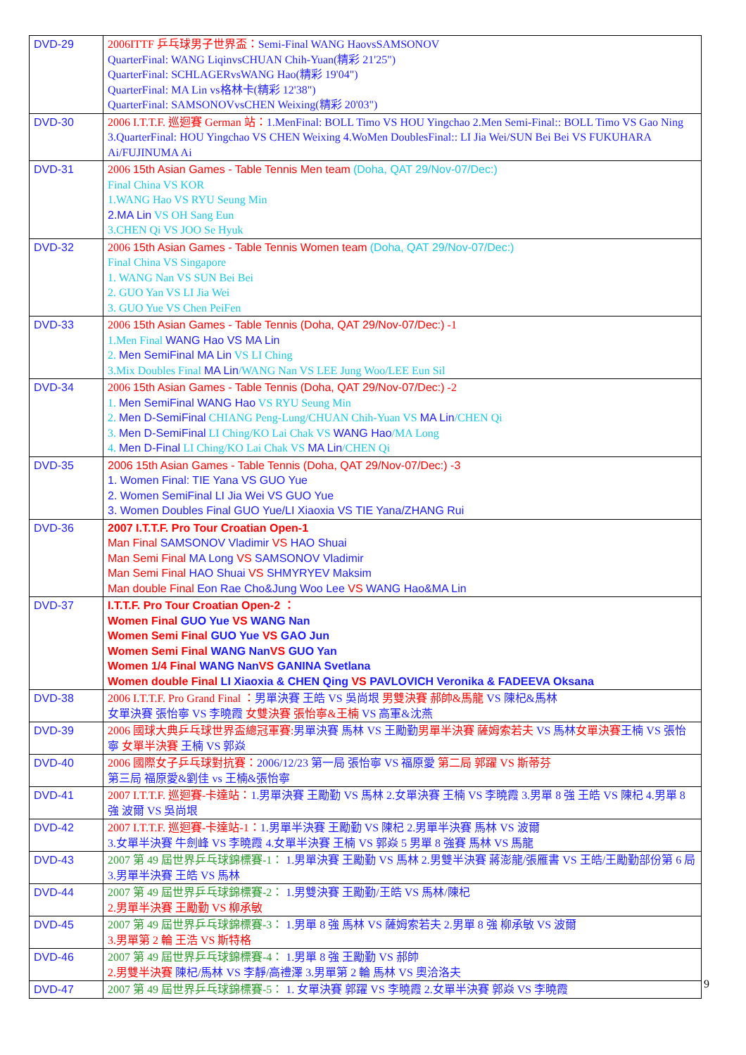| DVD-29 | 2006ITTF 乒乓球男子世界盃： Semi-Final WANG HaovsSAMSONOV QuarterFinal: WANG LiqinvsCHUAN Chih-Yuan(精彩 21'25") QuarterFinal: SCHLAGERvsWANG Hao(精彩 19'04") QuarterFinal: MA Lin vs格林卡(精彩 12'38") QuarterFinal: SAMSONOVvsCHEN Weixing(精彩 20'03") |
| DVD-30 | 2006 I.T.T.F. 巡迴賽 German 站： 1.MenFinal: BOLL Timo VS HOU Yingchao 2.Men Semi-Final:: BOLL Timo VS Gao Ning 3.QuarterFinal: HOU Yingchao VS CHEN Weixing 4.WoMen DoublesFinal:: LI Jia Wei/SUN Bei Bei VS FUKUHARA Ai/FUJINUMA Ai |
| DVD-31 | 2006 15th Asian Games - Table Tennis Men team (Doha, QAT 29/Nov-07/Dec:) Final China VS KOR 1.WANG Hao VS RYU Seung Min 2.MA Lin VS OH Sang Eun 3.CHEN Qi VS JOO Se Hyuk |
| DVD-32 | 2006 15th Asian Games - Table Tennis Women team (Doha, QAT 29/Nov-07/Dec:) Final China VS Singapore 1. WANG Nan VS SUN Bei Bei 2. GUO Yan VS LI Jia Wei 3. GUO Yue VS Chen PeiFen |
| DVD-33 | 2006 15th Asian Games - Table Tennis (Doha, QAT 29/Nov-07/Dec:) -1 1.Men Final WANG Hao VS MA Lin 2. Men SemiFinal MA Lin VS LI Ching 3.Mix Doubles Final MA Lin /WANG Nan VS LEE Jung Woo/LEE Eun Sil |
| DVD-34 | 2006 15th Asian Games - Table Tennis (Doha, QAT 29/Nov-07/Dec:) -2 1. Men SemiFinal WANG Hao VS RYU Seung Min 2. Men D-SemiFinal CHIANG Peng-Lung/CHUAN Chih-Yuan VS MA Lin /CHEN Qi 3. Men D-SemiFinal LI Ching/KO Lai Chak VS WANG Hao /MA Long 4. Men D-Final LI Ching/KO Lai Chak VS MA Lin /CHEN Qi |
| DVD-35 | 2006 15th Asian Games - Table Tennis (Doha, QAT 29/Nov-07/Dec:) -3 1. Women Final: TIE Yana VS GUO Yue 2. Women SemiFinal LI Jia Wei VS GUO Yue 3. Women Doubles Final GUO Yue/LI Xiaoxia VS TIE Yana/ZHANG Rui |
| DVD-36 | 2007 I.T.T.F. Pro Tour Croatian Open-1 Man Final SAMSONOV Vladimir VS HAO Shuai Man Semi Final MA Long VS SAMSONOV Vladimir Man Semi Final HAO Shuai VS SHMYRYEV Maksim Man double Final Eon Rae Cho&Jung Woo Lee VS WANG Hao&MA Lin |
| DVD-37 | I.T.T.F. Pro Tour Croatian Open-2 ： Women Final GUO Yue VS WANG Nan Women Semi Final GUO Yue VS GAO Jun Women Semi Final WANG Nan VS GUO Yan Women 1/4 Final WANG Nan VS GANINA Svetlana Women double Final LI Xiaoxia & CHEN Qing VS PAVLOVICH Veronika & FADEEVA Oksana |
| DVD-38 | 2006 I.T.T.F. Pro Grand Final ： 男單決賽 王皓 VS 吳尚垠 男雙決賽 郝帥&馬龍 VS 陳杞&馬林 女單決賽 張怡寧 VS 李曉霞 女雙決賽 張怡寧&王楠 VS 高軍&沈燕 |
| DVD-39 | 2006 國球大典乒乓球世界盃總冠軍賽: 男單決賽 馬林 VS 王勵勤 男單半決賽 薩姆索若夫 VS 馬林 女單決賽 王楠 VS 張怡寧 女單半決賽 王楠 VS 郭焱 |
| DVD-40 | 2006 國際女子乒乓球對抗賽： 2006/12/23 第一局 張怡寧 VS 福原愛 第二局 郭躍 VS 斯蒂芬 第三局 福原愛&劉佳 vs 王楠&張怡寧 |
| DVD-41 | 2007 I.T.T.F. 巡迴賽-卡達站： 1.男單決賽 王勵勤 VS 馬林 2.女單決賽 王楠 VS 李曉霞 3.男單 8 強 王皓 VS 陳杞 4.男單 8 強 波爾 VS 吳尚垠 |
| DVD-42 | 2007 I.T.T.F. 巡迴賽-卡達站-1： 1.男單半決賽 王勵勤 VS 陳杞 2.男單半決賽 馬林 VS 波爾 3.女單半決賽 牛劍峰 VS 李曉霞 4.女單半決賽 王楠 VS 郭焱 5 男單 8 強賽 馬林 VS 馬龍 |
| DVD-43 | 2007 第 49 屆世界乒乓球錦標賽-1： 1.男單決賽 王勵勤 VS 馬林 2.男雙半決賽 蔣澎龍/張雁書 VS 王皓/王勵勤部份第 6 局 3.男單半決賽 王皓 VS 馬林 |
| DVD-44 | 2007 第 49 屆世界乒乓球錦標賽-2： 1.男雙決賽 王勵勤/王皓 VS 馬林/陳杞 2.男單半決賽 王勵勤 VS 柳承敏 |
| DVD-45 | 2007 第 49 屆世界乒乓球錦標賽-3： 1.男單 8 強 馬林 VS 薩姆索若夫 2.男單 8 強 柳承敏 VS 波爾 3.男單第 2 輪 王浩 VS 斯特格 |
| DVD-46 | 2007 第 49 屆世界乒乓球錦標賽-4： 1.男單 8 強 王勵勤 VS 郝帥 2.男雙半決賽 陳杞/馬林 VS 李靜/高禮澤 3.男單第 2 輪 馬林 VS 奧洽洛夫 |
| DVD-47 | 2007 第 49 屆世界乒乓球錦標賽-5： 1. 女單決賽 郭躍 VS 李曉霞 2.女單半決賽 郭焱 VS 李曉霞 |
9